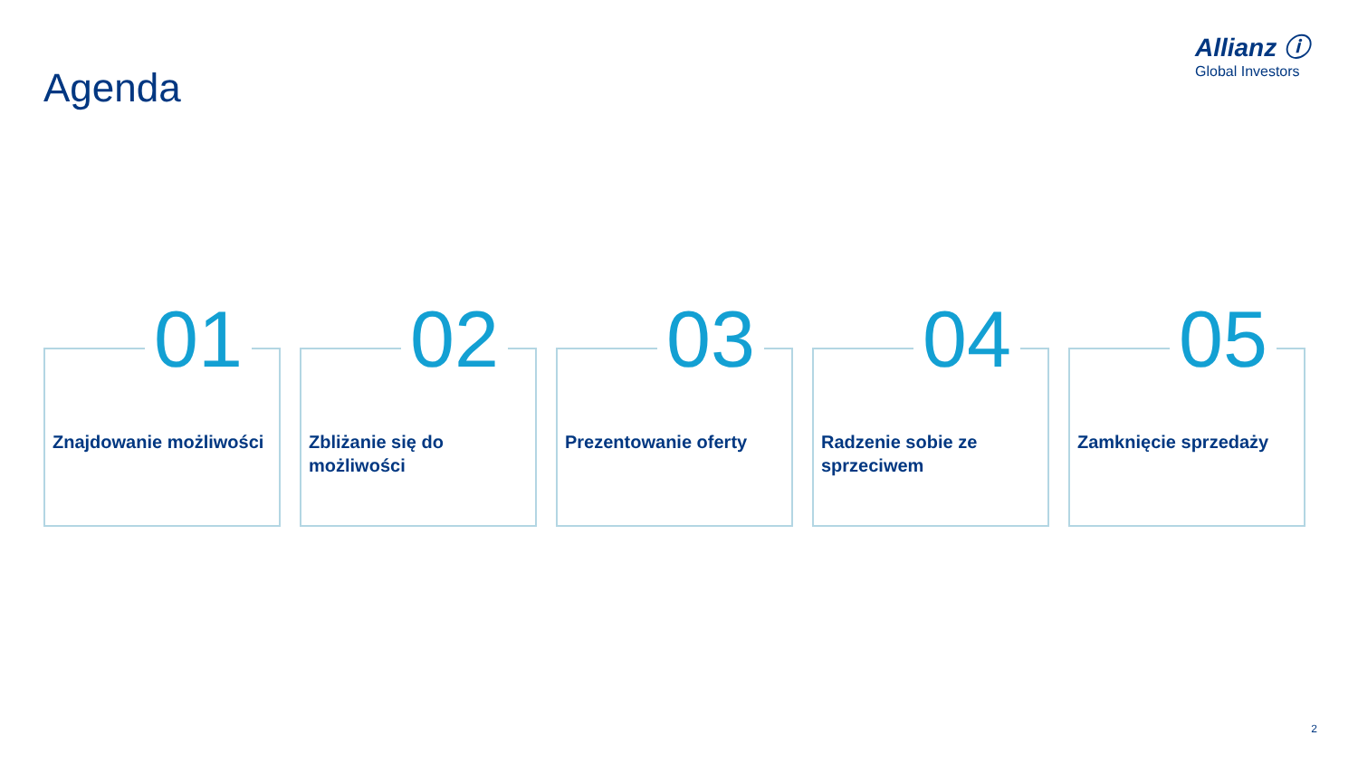Allianz ⓘ
Global Investors
Agenda
01
Znajdowanie możliwości
02
Zbliżanie się do możliwości
03
Prezentowanie oferty
04
Radzenie sobie ze sprzeciwem
05
Zamknięcie sprzedaży
2